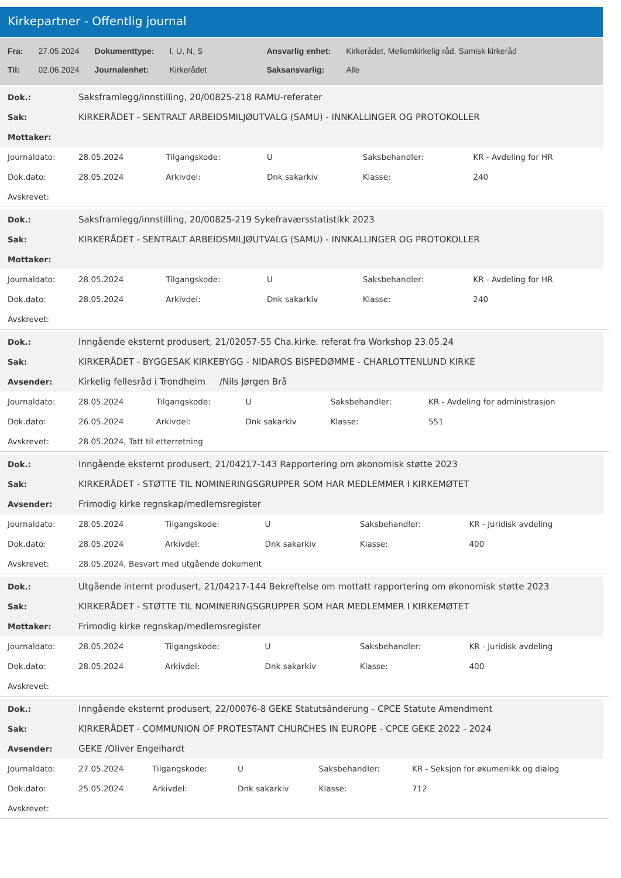Kirkepartner - Offentlig journal
| Fra: | 27.05.2024 | Dokumenttype: | I, U, N, S | Ansvarlig enhet: | Kirkerådet, Mellomkirkelig råd, Samisk kirkeråd |
| Til: | 02.06.2024 | Journalenhet: | Kirkerådet | Saksansvarlig: | Alle |
| Dok.: | Saksframlegg/innstilling, 20/00825-218 RAMU-referater |
| Sak: | KIRKERÅDET - SENTRALT ARBEIDSMILJØUTVALG (SAMU) - INNKALLINGER OG PROTOKOLLER |
| Mottaker: | |
| Journaldato: | 28.05.2024 | Tilgangskode: | U | Saksbehandler: | KR - Avdeling for HR |
| Dok.dato: | 28.05.2024 | Arkivdel: | Dnk sakarkiv | Klasse: | 240 |
| Avskrevet: | | | | | |
| Dok.: | Saksframlegg/innstilling, 20/00825-219 Sykefraværsstatistikk 2023 |
| Sak: | KIRKERÅDET - SENTRALT ARBEIDSMILJØUTVALG (SAMU) - INNKALLINGER OG PROTOKOLLER |
| Mottaker: | |
| Journaldato: | 28.05.2024 | Tilgangskode: | U | Saksbehandler: | KR - Avdeling for HR |
| Dok.dato: | 28.05.2024 | Arkivdel: | Dnk sakarkiv | Klasse: | 240 |
| Avskrevet: | | | | | |
| Dok.: | Inngående eksternt produsert, 21/02057-55 Cha.kirke. referat fra Workshop 23.05.24 |
| Sak: | KIRKERÅDET - BYGGESAK KIRKEBYGG - NIDAROS BISPEDØMME - CHARLOTTENLUND KIRKE |
| Avsender: | Kirkelig fellesråd i Trondheim /Nils Jørgen Brå |
| Journaldato: | 28.05.2024 | Tilgangskode: | U | Saksbehandler: | KR - Avdeling for administrasjon |
| Dok.dato: | 26.05.2024 | Arkivdel: | Dnk sakarkiv | Klasse: | 551 |
| Avskrevet: | 28.05.2024, Tatt til etterretning | | | | |
| Dok.: | Inngående eksternt produsert, 21/04217-143 Rapportering om økonomisk støtte 2023 |
| Sak: | KIRKERÅDET - STØTTE TIL NOMINERINGSGRUPPER SOM HAR MEDLEMMER I KIRKEMØTET |
| Avsender: | Frimodig kirke regnskap/medlemsregister |
| Journaldato: | 28.05.2024 | Tilgangskode: | U | Saksbehandler: | KR - Juridisk avdeling |
| Dok.dato: | 28.05.2024 | Arkivdel: | Dnk sakarkiv | Klasse: | 400 |
| Avskrevet: | 28.05.2024, Besvart med utgående dokument | | | | |
| Dok.: | Utgående internt produsert, 21/04217-144 Bekreftelse om mottatt rapportering om økonomisk støtte 2023 |
| Sak: | KIRKERÅDET - STØTTE TIL NOMINERINGSGRUPPER SOM HAR MEDLEMMER I KIRKEMØTET |
| Mottaker: | Frimodig kirke regnskap/medlemsregister |
| Journaldato: | 28.05.2024 | Tilgangskode: | U | Saksbehandler: | KR - Juridisk avdeling |
| Dok.dato: | 28.05.2024 | Arkivdel: | Dnk sakarkiv | Klasse: | 400 |
| Avskrevet: | | | | | |
| Dok.: | Inngående eksternt produsert, 22/00076-8 GEKE Statutsänderung - CPCE Statute Amendment |
| Sak: | KIRKERÅDET - COMMUNION OF PROTESTANT CHURCHES IN EUROPE - CPCE GEKE 2022 - 2024 |
| Avsender: | GEKE /Oliver Engelhardt |
| Journaldato: | 27.05.2024 | Tilgangskode: | U | Saksbehandler: | KR - Seksjon for økumenikk og dialog |
| Dok.dato: | 25.05.2024 | Arkivdel: | Dnk sakarkiv | Klasse: | 712 |
| Avskrevet: | | | | | |